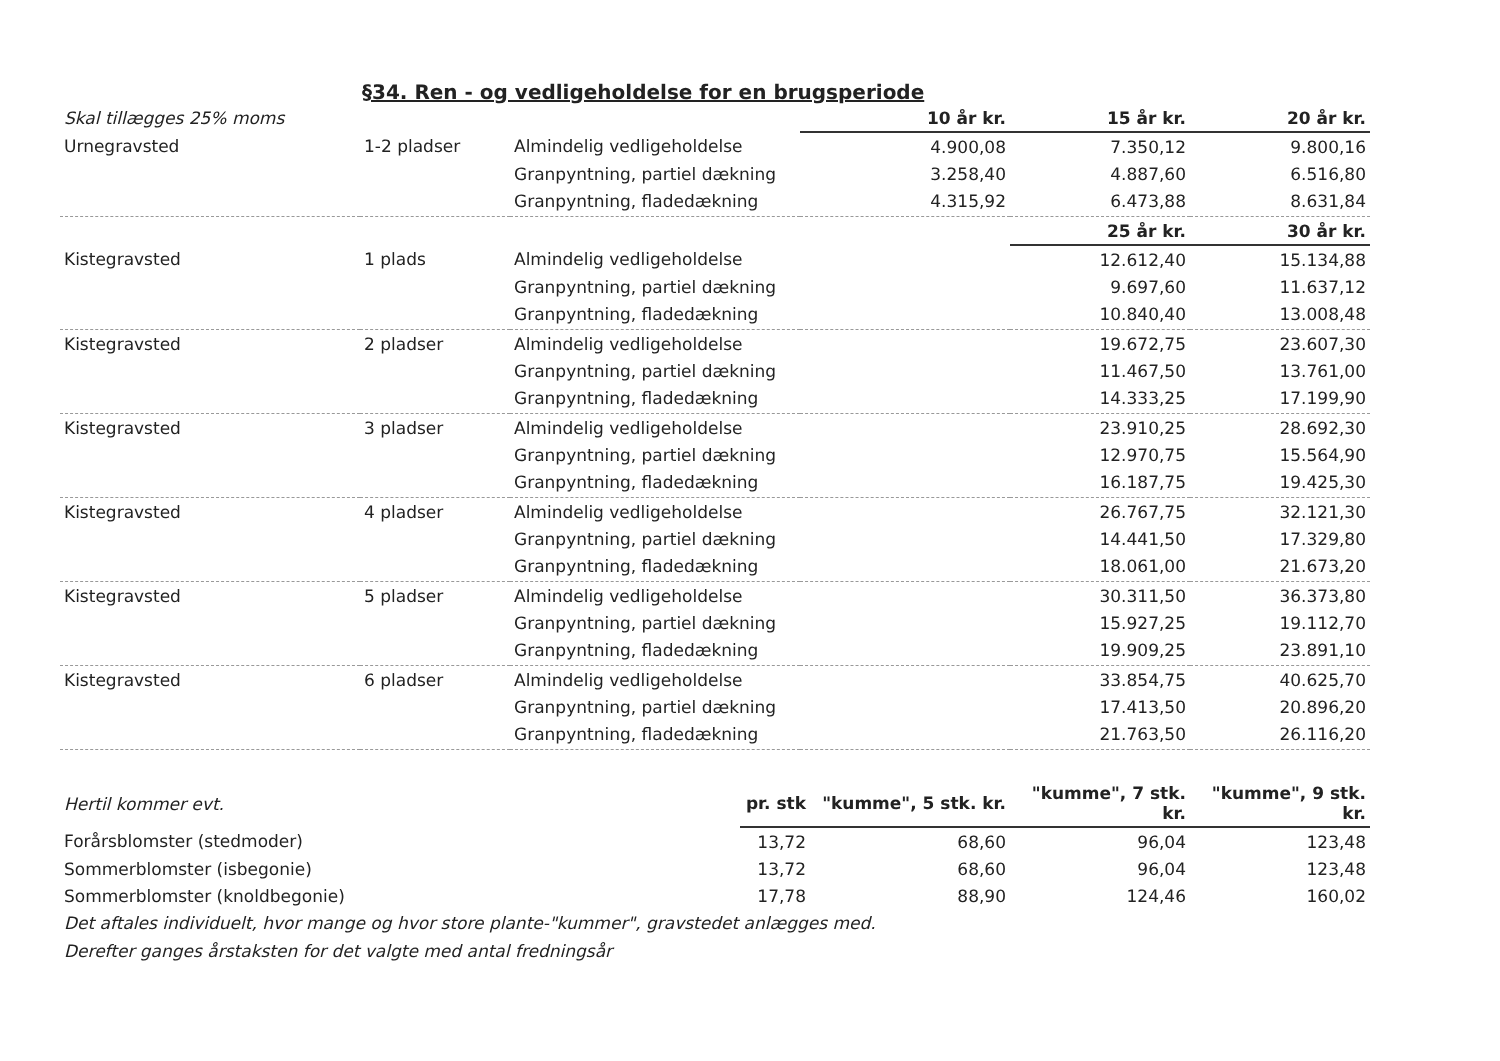§34. Ren - og vedligeholdelse for en brugsperiode
| Skal tillægges 25% moms | | | 10 år kr. | 15 år kr. | 20 år kr. |
| Urnegravsted | 1-2 pladser | Almindelig vedligeholdelse | 4.900,08 | 7.350,12 | 9.800,16 |
| | | Granpyntning, partiel dækning | 3.258,40 | 4.887,60 | 6.516,80 |
| | | Granpyntning, fladedækning | 4.315,92 | 6.473,88 | 8.631,84 |
| | | | | 25 år kr. | 30 år kr. |
| Kistegravsted | 1 plads | Almindelig vedligeholdelse | | 12.612,40 | 15.134,88 |
| | | Granpyntning, partiel dækning | | 9.697,60 | 11.637,12 |
| | | Granpyntning, fladedækning | | 10.840,40 | 13.008,48 |
| Kistegravsted | 2 pladser | Almindelig vedligeholdelse | | 19.672,75 | 23.607,30 |
| | | Granpyntning, partiel dækning | | 11.467,50 | 13.761,00 |
| | | Granpyntning, fladedækning | | 14.333,25 | 17.199,90 |
| Kistegravsted | 3 pladser | Almindelig vedligeholdelse | | 23.910,25 | 28.692,30 |
| | | Granpyntning, partiel dækning | | 12.970,75 | 15.564,90 |
| | | Granpyntning, fladedækning | | 16.187,75 | 19.425,30 |
| Kistegravsted | 4 pladser | Almindelig vedligeholdelse | | 26.767,75 | 32.121,30 |
| | | Granpyntning, partiel dækning | | 14.441,50 | 17.329,80 |
| | | Granpyntning, fladedækning | | 18.061,00 | 21.673,20 |
| Kistegravsted | 5 pladser | Almindelig vedligeholdelse | | 30.311,50 | 36.373,80 |
| | | Granpyntning, partiel dækning | | 15.927,25 | 19.112,70 |
| | | Granpyntning, fladedækning | | 19.909,25 | 23.891,10 |
| Kistegravsted | 6 pladser | Almindelig vedligeholdelse | | 33.854,75 | 40.625,70 |
| | | Granpyntning, partiel dækning | | 17.413,50 | 20.896,20 |
| | | Granpyntning, fladedækning | | 21.763,50 | 26.116,20 |
| Hertil kommer evt. | pr. stk | "kumme", 5 stk. kr. | "kumme", 7 stk. kr. | "kumme", 9 stk. kr. |
| Forårsblomster (stedmoder) | 13,72 | 68,60 | 96,04 | 123,48 |
| Sommerblomster (isbegonie) | 13,72 | 68,60 | 96,04 | 123,48 |
| Sommerblomster (knoldbegonie) | 17,78 | 88,90 | 124,46 | 160,02 |
Det aftales individuelt, hvor mange og hvor store plante-"kummer", gravstedet anlægges med.
Derefter ganges årstaksten for det valgte med antal fredningsår